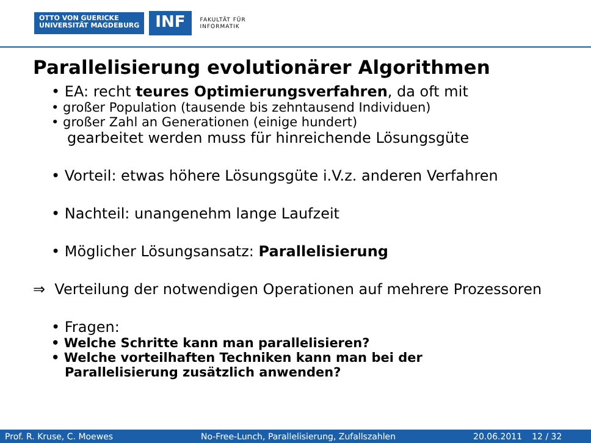OTTO VON GUERICKE
UNIVERSITÄT MAGDEBURG
INF
FAKULTÄT FÜR
INFORMATIK
Parallelisierung evolutionärer Algorithmen
• EA: recht teures Optimierungsverfahren, da oft mit
• großer Population (tausende bis zehntausend Individuen)
• großer Zahl an Generationen (einige hundert)
gearbeitet werden muss für hinreichende Lösungsgüte
• Vorteil: etwas höhere Lösungsgüte i.V.z. anderen Verfahren
• Nachteil: unangenehm lange Laufzeit
• Möglicher Lösungsansatz: Parallelisierung
⇒ Verteilung der notwendigen Operationen auf mehrere Prozessoren
• Fragen:
• Welche Schritte kann man parallelisieren?
• Welche vorteilhaften Techniken kann man bei der
Parallelisierung zusätzlich anwenden?
Prof. R. Kruse, C. Moewes No-Free-Lunch, Parallelisierung, Zufallszahlen 20.06.2011 12 / 32